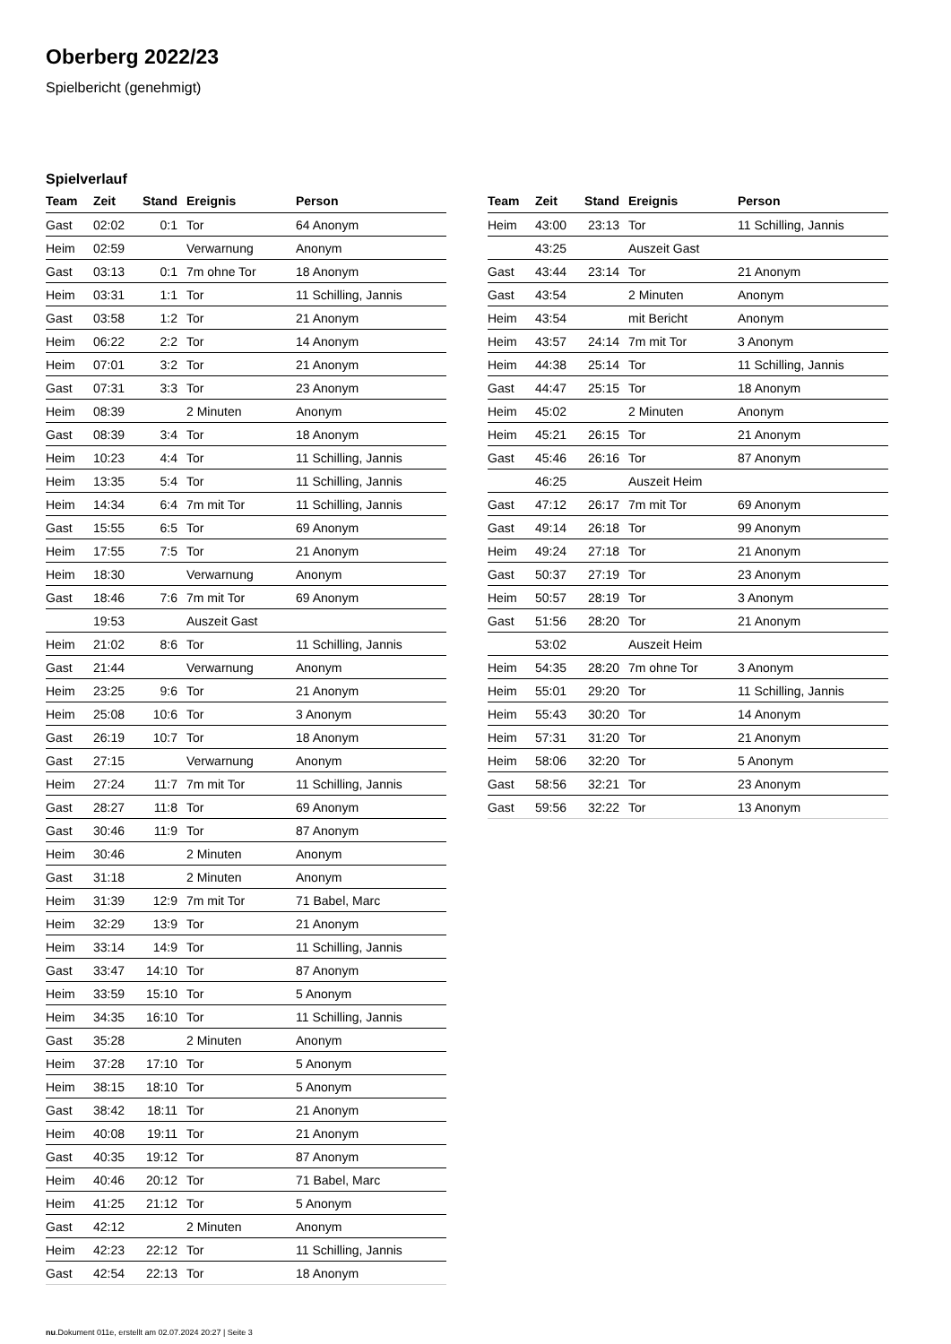Oberberg 2022/23
Spielbericht (genehmigt)
Spielverlauf
| Team | Zeit | Stand | Ereignis | Person |
| --- | --- | --- | --- | --- |
| Gast | 02:02 | 0:1 | Tor | 64 Anonym |
| Heim | 02:59 | | Verwarnung | Anonym |
| Gast | 03:13 | 0:1 | 7m ohne Tor | 18 Anonym |
| Heim | 03:31 | 1:1 | Tor | 11 Schilling, Jannis |
| Gast | 03:58 | 1:2 | Tor | 21 Anonym |
| Heim | 06:22 | 2:2 | Tor | 14 Anonym |
| Heim | 07:01 | 3:2 | Tor | 21 Anonym |
| Gast | 07:31 | 3:3 | Tor | 23 Anonym |
| Heim | 08:39 | | 2 Minuten | Anonym |
| Gast | 08:39 | 3:4 | Tor | 18 Anonym |
| Heim | 10:23 | 4:4 | Tor | 11 Schilling, Jannis |
| Heim | 13:35 | 5:4 | Tor | 11 Schilling, Jannis |
| Heim | 14:34 | 6:4 | 7m mit Tor | 11 Schilling, Jannis |
| Gast | 15:55 | 6:5 | Tor | 69 Anonym |
| Heim | 17:55 | 7:5 | Tor | 21 Anonym |
| Heim | 18:30 | | Verwarnung | Anonym |
| Gast | 18:46 | 7:6 | 7m mit Tor | 69 Anonym |
| | 19:53 | | Auszeit Gast | |
| Heim | 21:02 | 8:6 | Tor | 11 Schilling, Jannis |
| Gast | 21:44 | | Verwarnung | Anonym |
| Heim | 23:25 | 9:6 | Tor | 21 Anonym |
| Heim | 25:08 | 10:6 | Tor | 3 Anonym |
| Gast | 26:19 | 10:7 | Tor | 18 Anonym |
| Gast | 27:15 | | Verwarnung | Anonym |
| Heim | 27:24 | 11:7 | 7m mit Tor | 11 Schilling, Jannis |
| Gast | 28:27 | 11:8 | Tor | 69 Anonym |
| Gast | 30:46 | 11:9 | Tor | 87 Anonym |
| Heim | 30:46 | | 2 Minuten | Anonym |
| Gast | 31:18 | | 2 Minuten | Anonym |
| Heim | 31:39 | 12:9 | 7m mit Tor | 71 Babel, Marc |
| Heim | 32:29 | 13:9 | Tor | 21 Anonym |
| Heim | 33:14 | 14:9 | Tor | 11 Schilling, Jannis |
| Gast | 33:47 | 14:10 | Tor | 87 Anonym |
| Heim | 33:59 | 15:10 | Tor | 5 Anonym |
| Heim | 34:35 | 16:10 | Tor | 11 Schilling, Jannis |
| Gast | 35:28 | | 2 Minuten | Anonym |
| Heim | 37:28 | 17:10 | Tor | 5 Anonym |
| Heim | 38:15 | 18:10 | Tor | 5 Anonym |
| Gast | 38:42 | 18:11 | Tor | 21 Anonym |
| Heim | 40:08 | 19:11 | Tor | 21 Anonym |
| Gast | 40:35 | 19:12 | Tor | 87 Anonym |
| Heim | 40:46 | 20:12 | Tor | 71 Babel, Marc |
| Heim | 41:25 | 21:12 | Tor | 5 Anonym |
| Gast | 42:12 | | 2 Minuten | Anonym |
| Heim | 42:23 | 22:12 | Tor | 11 Schilling, Jannis |
| Gast | 42:54 | 22:13 | Tor | 18 Anonym |
| Team | Zeit | Stand | Ereignis | Person |
| --- | --- | --- | --- | --- |
| Heim | 43:00 | 23:13 | Tor | 11 Schilling, Jannis |
| | 43:25 | | Auszeit Gast | |
| Gast | 43:44 | 23:14 | Tor | 21 Anonym |
| Gast | 43:54 | | 2 Minuten | Anonym |
| Heim | 43:54 | | mit Bericht | Anonym |
| Heim | 43:57 | 24:14 | 7m mit Tor | 3 Anonym |
| Heim | 44:38 | 25:14 | Tor | 11 Schilling, Jannis |
| Gast | 44:47 | 25:15 | Tor | 18 Anonym |
| Heim | 45:02 | | 2 Minuten | Anonym |
| Heim | 45:21 | 26:15 | Tor | 21 Anonym |
| Gast | 45:46 | 26:16 | Tor | 87 Anonym |
| | 46:25 | | Auszeit Heim | |
| Gast | 47:12 | 26:17 | 7m mit Tor | 69 Anonym |
| Gast | 49:14 | 26:18 | Tor | 99 Anonym |
| Heim | 49:24 | 27:18 | Tor | 21 Anonym |
| Gast | 50:37 | 27:19 | Tor | 23 Anonym |
| Heim | 50:57 | 28:19 | Tor | 3 Anonym |
| Gast | 51:56 | 28:20 | Tor | 21 Anonym |
| | 53:02 | | Auszeit Heim | |
| Heim | 54:35 | 28:20 | 7m ohne Tor | 3 Anonym |
| Heim | 55:01 | 29:20 | Tor | 11 Schilling, Jannis |
| Heim | 55:43 | 30:20 | Tor | 14 Anonym |
| Heim | 57:31 | 31:20 | Tor | 21 Anonym |
| Heim | 58:06 | 32:20 | Tor | 5 Anonym |
| Gast | 58:56 | 32:21 | Tor | 23 Anonym |
| Gast | 59:56 | 32:22 | Tor | 13 Anonym |
nu.Dokument 011e, erstellt am 02.07.2024 20:27 | Seite 3